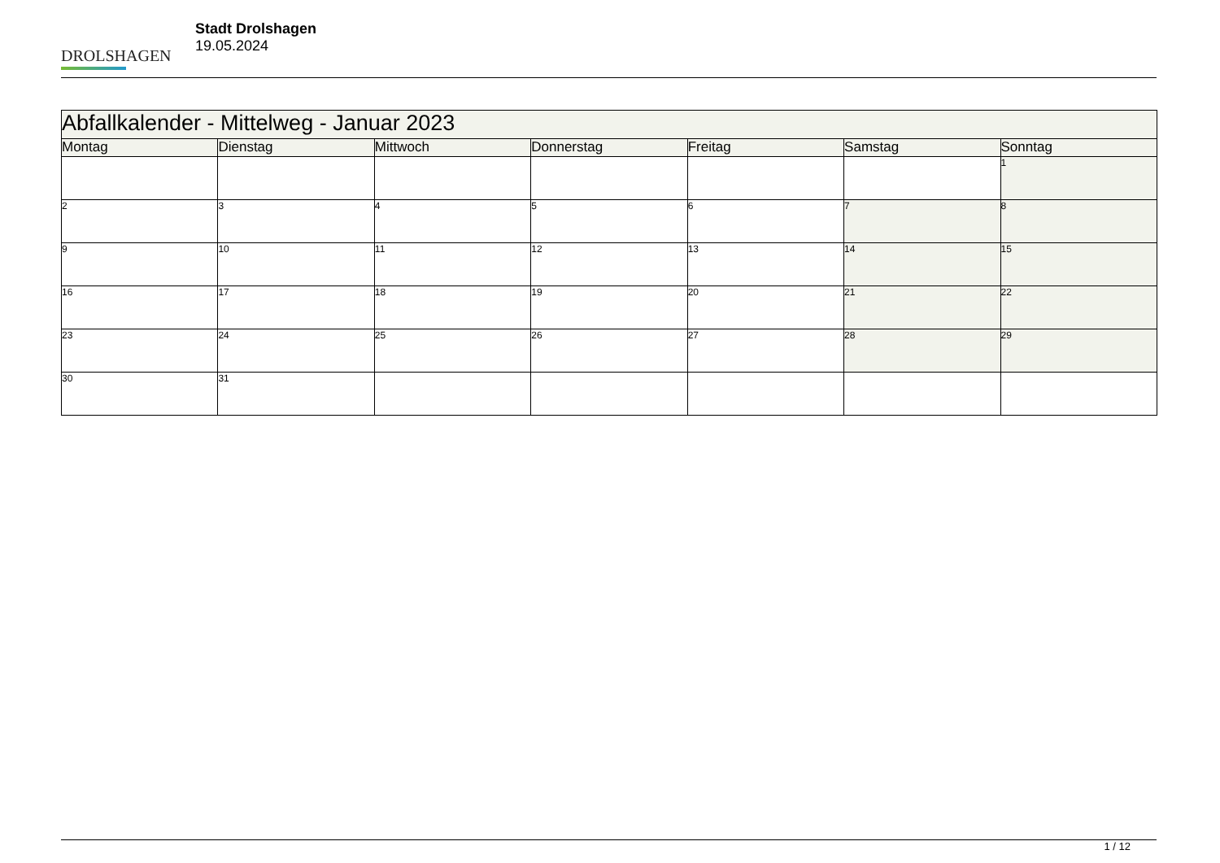DROLSHAGEN
Stadt Drolshagen
19.05.2024
| Abfallkalender - Mittelweg - Januar 2023 | | | | | | |
| Montag | Dienstag | Mittwoch | Donnerstag | Freitag | Samstag | Sonntag |
| | | | | | | 1 |
| 2 | 3 | 4 | 5 | 6 | 7 | 8 |
| 9 | 10 | 11 | 12 | 13 | 14 | 15 |
| 16 | 17 | 18 | 19 | 20 | 21 | 22 |
| 23 | 24 | 25 | 26 | 27 | 28 | 29 |
| 30 | 31 | | | | | |
1 / 12